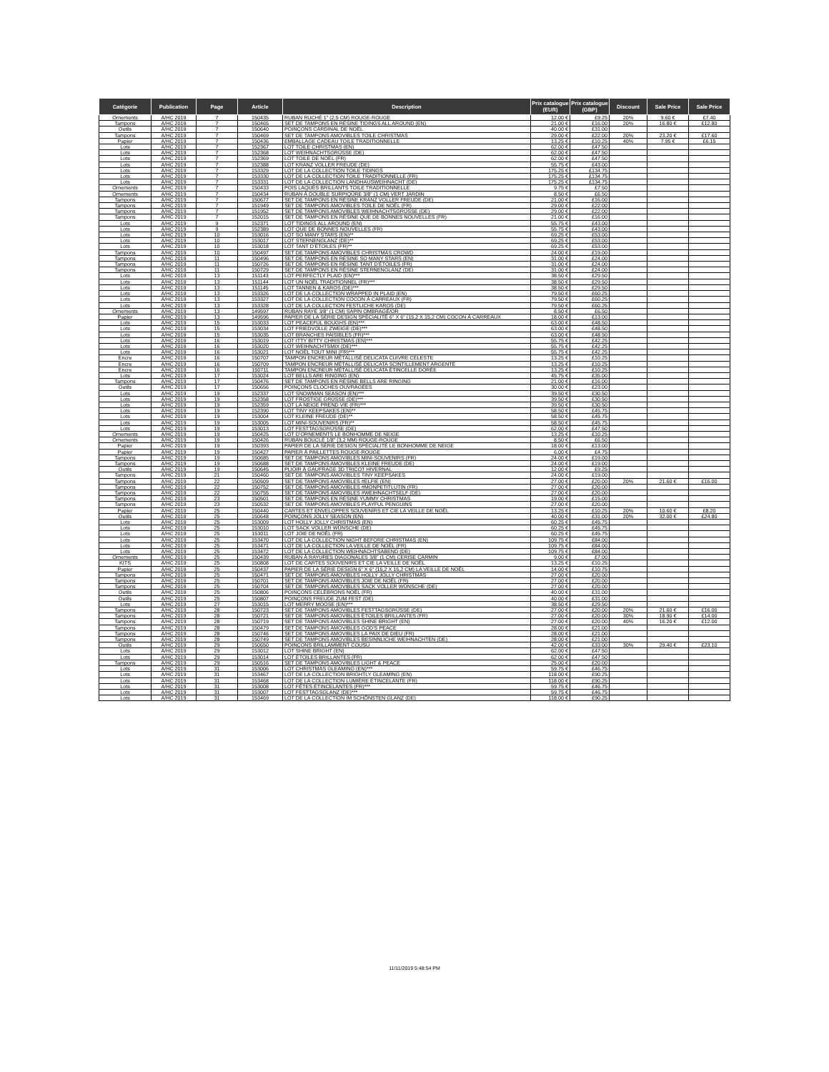| Catégorie | Publication | Page | Article | Description | Prix catalogue (EUR) | Prix catalogue (GBP) | Discount | Sale Price | Sale Price |
| --- | --- | --- | --- | --- | --- | --- | --- | --- | --- |
| Ornements | A/HC 2019 | 7 | 150435 | RUBAN RUCHÉ 1" (2,5 CM) ROUGE-ROUGE | 12.00 € | £9.25 | 20% | 9.60 € | £7.40 |
| Tampons | A/HC 2019 | 7 | 150465 | SET DE TAMPONS EN RÉSINE TIDINGS ALL AROUND (EN) | 21.00 € | £16.00 | 20% | 16.80 € | £12.80 |
| Outils | A/HC 2019 | 7 | 150640 | POINÇONS CARDINAL DE NOËL | 40.00 € | £31.00 | | | |
| Tampons | A/HC 2019 | 7 | 150469 | SET DE TAMPONS AMOVIBLES TOILE CHRISTMAS | 29.00 € | £22.00 | 20% | 23.20 € | £17.60 |
| Papier | A/HC 2019 | 7 | 150436 | EMBALLAGE CADEAU TOILE TRADITIONNELLE | 13.25 € | £10.25 | 40% | 7.95 € | £6.15 |
| Lots | A/HC 2019 | 7 | 152367 | LOT TOILE CHRISTMAS (EN) | 62.00 € | £47.50 | | | |
| Lots | A/HC 2019 | 7 | 152368 | LOT WEIHNACHTSGRÜSSE (DE) | 62.00 € | £47.50 | | | |
| Lots | A/HC 2019 | 7 | 152369 | LOT TOILE DE NOËL (FR) | 62.00 € | £47.50 | | | |
| Lots | A/HC 2019 | 7 | 152388 | LOT KRANZ VOLLER FREUDE (DE) | 55.75 € | £43.00 | | | |
| Lots | A/HC 2019 | 7 | 153329 | LOT DE LA COLLECTION TOILE TIDINGS | 175.25 € | £134.75 | | | |
| Lots | A/HC 2019 | 7 | 153330 | LOT DE LA COLLECTION TOILE TRADITIONNELLE (FR) | 175.25 € | £134.75 | | | |
| Lots | A/HC 2019 | 7 | 153331 | LOT DE LA COLLECTION LANDHAUSWEIHNACHT (DE) | 175.25 € | £134.75 | | | |
| Ornements | A/HC 2019 | 7 | 150433 | POIS LAQUÉS BRILLANTS TOILE TRADITIONNELLE | 9.75 € | £7.50 | | | |
| Ornements | A/HC 2019 | 7 | 150434 | RUBAN À DOUBLE SURPIQÛRE 3/8" (1 CM) VERT JARDIN | 8.50 € | £6.50 | | | |
| Tampons | A/HC 2019 | 7 | 150677 | SET DE TAMPONS EN RÉSINE KRANZ VOLLER FREUDE (DE) | 21.00 € | £16.00 | | | |
| Tampons | A/HC 2019 | 7 | 151949 | SET DE TAMPONS AMOVIBLES TOILE DE NOËL (FR) | 29.00 € | £22.00 | | | |
| Tampons | A/HC 2019 | 7 | 151952 | SET DE TAMPONS AMOVIBLES WEIHNACHTSGRÜSSE (DE) | 29.00 € | £22.00 | | | |
| Tampons | A/HC 2019 | 7 | 152015 | SET DE TAMPONS EN RÉSINE QUE DE BONNES NOUVELLES (FR) | 21.00 € | £16.00 | | | |
| Lots | A/HC 2019 | 9 | 152371 | LOT TIDINGS ALL AROUND (EN) | 55.75 € | £43.00 | | | |
| Lots | A/HC 2019 | 9 | 152389 | LOT QUE DE BONNES NOUVELLES (FR) | 55.75 € | £43.00 | | | |
| Lots | A/HC 2019 | 10 | 153016 | LOT SO MANY STARS (EN)** | 69.25 € | £53.00 | | | |
| Lots | A/HC 2019 | 10 | 153017 | LOT STERNENGLANZ (DE)** | 69.25 € | £53.00 | | | |
| Lots | A/HC 2019 | 10 | 153018 | LOT TANT D'ÉTOILES (FR)** | 69.25 € | £53.00 | | | |
| Tampons | A/HC 2019 | 10 | 150497 | SET DE TAMPONS AMOVIBLES CHRISTMAS CROWD | 24.00 € | £19.00 | | | |
| Tampons | A/HC 2019 | 11 | 150496 | SET DE TAMPONS EN RÉSINE SO MANY STARS (EN) | 31.00 € | £24.00 | | | |
| Tampons | A/HC 2019 | 11 | 150726 | SET DE TAMPONS EN RÉSINE TANT D'ÉTOILES (FR) | 31.00 € | £24.00 | | | |
| Tampons | A/HC 2019 | 11 | 150729 | SET DE TAMPONS EN RÉSINE STERNENGLANZ (DE) | 31.00 € | £24.00 | | | |
| Lots | A/HC 2019 | 13 | 151143 | LOT PERFECTLY PLAID (EN)*** | 38.50 € | £29.50 | | | |
| Lots | A/HC 2019 | 13 | 151144 | LOT UN NOËL TRADITIONNEL (FR)*** | 38.50 € | £29.50 | | | |
| Lots | A/HC 2019 | 13 | 151145 | LOT TANNEN & KAROS (DE)*** | 38.50 € | £29.50 | | | |
| Lots | A/HC 2019 | 13 | 153326 | LOT DE LA COLLECTION WRAPPED IN PLAID (EN) | 79.50 € | £60.25 | | | |
| Lots | A/HC 2019 | 13 | 153327 | LOT DE LA COLLECTION COCON À CARREAUX (FR) | 79.50 € | £60.25 | | | |
| Lots | A/HC 2019 | 13 | 153328 | LOT DE LA COLLECTION FESTLICHE KAROS (DE) | 79.50 € | £60.25 | | | |
| Ornements | A/HC 2019 | 13 | 149597 | RUBAN RAYÉ 3/8" (1 CM) SAPIN OMBRAGÉ/OR | 8.50 € | £6.50 | | | |
| Papier | A/HC 2019 | 13 | 149596 | PAPIER DE LA SÉRIE DESIGN SPÉCIALITÉ 6" X 6" (15,2 X 15,2 CM) COCON À CARREAUX | 18.00 € | £13.00 | | | |
| Lots | A/HC 2019 | 15 | 153033 | LOT PEACEFUL BOUGHS (EN)*** | 63.00 € | £48.50 | | | |
| Lots | A/HC 2019 | 15 | 153034 | LOT FRIEDVOLLE ZWEIGE (DE)*** | 63.00 € | £48.50 | | | |
| Lots | A/HC 2019 | 15 | 153035 | LOT BRANCHES PAISIBLES (FR)*** | 63.00 € | £48.50 | | | |
| Lots | A/HC 2019 | 16 | 153019 | LOT ITTY BITTY CHRISTMAS (EN)*** | 55.75 € | £42.25 | | | |
| Lots | A/HC 2019 | 16 | 153020 | LOT WEIHNACHTSMIX (DE)*** | 55.75 € | £42.25 | | | |
| Lots | A/HC 2019 | 16 | 153021 | LOT NOËL TOUT MINI (FR)*** | 55.75 € | £42.25 | | | |
| Encre | A/HC 2019 | 16 | 150707 | TAMPON ENCREUR MÉTALLISÉ DELICATA CUIVRE CÉLESTE | 13.25 € | £10.25 | | | |
| Encre | A/HC 2019 | 16 | 150709 | TAMPON ENCREUR MÉTALLISÉ DELICATA SCINTILLEMENT ARGENTÉ | 13.25 € | £10.25 | | | |
| Encre | A/HC 2019 | 16 | 150711 | TAMPON ENCREUR MÉTALLISÉ DELICATA ÉTINCELLE DORÉE | 13.25 € | £10.25 | | | |
| Lots | A/HC 2019 | 17 | 153024 | LOT BELLS ARE RINGING (EN) | 45.75 € | £35.00 | | | |
| Tampons | A/HC 2019 | 17 | 150476 | SET DE TAMPONS EN RÉSINE BELLS ARE RINGING | 21.00 € | £16.00 | | | |
| Outils | A/HC 2019 | 17 | 150656 | POINÇONS CLOCHES OUVRAGÉES | 30.00 € | £23.00 | | | |
| Lots | A/HC 2019 | 19 | 152337 | LOT SNOWMAN SEASON (EN)*** | 39.50 € | £30.50 | | | |
| Lots | A/HC 2019 | 19 | 152358 | LOT FROSTIGE GRÜSSE (DE)*** | 39.50 € | £30.50 | | | |
| Lots | A/HC 2019 | 19 | 152359 | LOT LA NEIGE PREND VIE (FR)*** | 39.50 € | £30.50 | | | |
| Lots | A/HC 2019 | 19 | 152390 | LOT TINY KEEPSAKES (EN)** | 58.50 € | £45.75 | | | |
| Lots | A/HC 2019 | 19 | 153004 | LOT KLEINE FREUDE (DE)** | 58.50 € | £45.75 | | | |
| Lots | A/HC 2019 | 19 | 153005 | LOT MINI-SOUVENIRS (FR)** | 58.50 € | £45.75 | | | |
| Lots | A/HC 2019 | 19 | 153013 | LOT FESTTAGSGRÜSSE (DE) | 62.00 € | £47.50 | | | |
| Ornements | A/HC 2019 | 19 | 150425 | LOT D'ORNEMENTS LE BONHOMME DE NEIGE | 13.25 € | £10.25 | | | |
| Ornements | A/HC 2019 | 19 | 150426 | RUBAN BOUCLÉ 1/8" (3,2 MM) ROUGE-ROUGE | 8.50 € | £6.50 | | | |
| Papier | A/HC 2019 | 19 | 150393 | PAPIER DE LA SÉRIE DESIGN SPÉCIALITÉ LE BONHOMME DE NEIGE | 18.00 € | £13.00 | | | |
| Papier | A/HC 2019 | 19 | 150427 | PAPIER À PAILLETTES ROUGE-ROUGE | 6.00 € | £4.75 | | | |
| Tampons | A/HC 2019 | 19 | 150685 | SET DE TAMPONS AMOVIBLES MINI-SOUVENIRS (FR) | 24.00 € | £19.00 | | | |
| Tampons | A/HC 2019 | 19 | 150688 | SET DE TAMPONS AMOVIBLES KLEINE FREUDE (DE) | 24.00 € | £19.00 | | | |
| Outils | A/HC 2019 | 19 | 150645 | PLIOIR À GAUFRAGE 3D TRICOT HIVERNAL | 12.00 € | £9.25 | | | |
| Tampons | A/HC 2019 | 21 | 150460 | SET DE TAMPONS AMOVIBLES TINY KEEPSAKES | 24.00 € | £19.00 | | | |
| Tampons | A/HC 2019 | 22 | 150509 | SET DE TAMPONS AMOVIBLES #ELFIE (EN) | 27.00 € | £20.00 | 20% | 21.60 € | £16.00 |
| Tampons | A/HC 2019 | 22 | 150752 | SET DE TAMPONS AMOVIBLES #MONPETITLUTIN (FR) | 27.00 € | £20.00 | | | |
| Tampons | A/HC 2019 | 22 | 150755 | SET DE TAMPONS AMOVIBLES #WEIHNACHTSELF (DE) | 27.00 € | £20.00 | | | |
| Tampons | A/HC 2019 | 23 | 150501 | SET DE TAMPONS EN RÉSINE YUMMY CHRISTMAS | 19.00 € | £15.00 | | | |
| Tampons | A/HC 2019 | 23 | 150532 | SET DE TAMPONS AMOVIBLES PLAYFUL PENGUINS | 27.00 € | £20.00 | | | |
| Papier | A/HC 2019 | 25 | 150440 | CARTES ET ENVELOPPES SOUVENIRS ET CIE LA VEILLE DE NOËL | 13.25 € | £10.25 | 20% | 10.60 € | £8.20 |
| Outils | A/HC 2019 | 25 | 150648 | POINÇONS JOLLY SEASON (EN) | 40.00 € | £31.00 | 20% | 32.00 € | £24.80 |
| Lots | A/HC 2019 | 25 | 153009 | LOT HOLLY JOLLY CHRISTMAS (EN) | 60.25 € | £45.75 | | | |
| Lots | A/HC 2019 | 25 | 153010 | LOT SACK VOLLER WÜNSCHE (DE) | 60.25 € | £45.75 | | | |
| Lots | A/HC 2019 | 25 | 153011 | LOT JOIE DE NOËL (FR) | 60.25 € | £45.75 | | | |
| Lots | A/HC 2019 | 25 | 153470 | LOT DE LA COLLECTION NIGHT BEFORE CHRISTMAS (EN) | 109.75 € | £84.00 | | | |
| Lots | A/HC 2019 | 25 | 153471 | LOT DE LA COLLECTION LA VEILLE DE NOËL (FR) | 109.75 € | £84.00 | | | |
| Lots | A/HC 2019 | 25 | 153472 | LOT DE LA COLLECTION WEIHNACHTSABEND (DE) | 109.75 € | £84.00 | | | |
| Ornements | A/HC 2019 | 25 | 150439 | RUBAN À RAYURES DIAGONALES 3/8" (1 CM) CERISE CARMIN | 9.00 € | £7.00 | | | |
| KITS | A/HC 2019 | 25 | 150808 | LOT DE CARTES SOUVENIRS ET CIE LA VEILLE DE NOËL | 13.25 € | £10.25 | | | |
| Papier | A/HC 2019 | 25 | 150437 | PAPIER DE LA SÉRIE DESIGN 6" X 6" (15,2 X 15,2 CM) LA VEILLE DE NOËL | 14.00 € | £10.75 | | | |
| Tampons | A/HC 2019 | 25 | 150471 | SET DE TAMPONS AMOVIBLES HOLLY JOLLY CHRISTMAS | 27.00 € | £20.00 | | | |
| Tampons | A/HC 2019 | 25 | 150701 | SET DE TAMPONS AMOVIBLES JOIE DE NOËL (FR) | 27.00 € | £20.00 | | | |
| Tampons | A/HC 2019 | 25 | 150704 | SET DE TAMPONS AMOVIBLES SACK VOLLER WÜNSCHE (DE) | 27.00 € | £20.00 | | | |
| Outils | A/HC 2019 | 25 | 150806 | POINÇONS CÉLÉBRONS NOËL (FR) | 40.00 € | £31.00 | | | |
| Outils | A/HC 2019 | 25 | 150807 | POINÇONS FREUDE ZUM FEST (DE) | 40.00 € | £31.00 | | | |
| Lots | A/HC 2019 | 27 | 153015 | LOT MERRY MOOSE (EN)*** | 38.50 € | £29.50 | | | |
| Tampons | A/HC 2019 | 28 | 150723 | SET DE TAMPONS AMOVIBLES FESTTAGSGRÜSSE (DE) | 27.00 € | £20.00 | 20% | 21.60 € | £16.00 |
| Tampons | A/HC 2019 | 28 | 150721 | SET DE TAMPONS AMOVIBLES ÉTOILES BRILLANTES (FR) | 27.00 € | £20.00 | 30% | 18.90 € | £14.00 |
| Tampons | A/HC 2019 | 28 | 150719 | SET DE TAMPONS AMOVIBLES SHINE BRIGHT (EN) | 27.00 € | £20.00 | 40% | 16.20 € | £12.00 |
| Tampons | A/HC 2019 | 28 | 150479 | SET DE TAMPONS AMOVIBLES GOD'S PEACE | 28.00 € | £21.00 | | | |
| Tampons | A/HC 2019 | 28 | 150746 | SET DE TAMPONS AMOVIBLES LA PAIX DE DIEU (FR) | 28.00 € | £21.00 | | | |
| Tampons | A/HC 2019 | 28 | 150749 | SET DE TAMPONS AMOVIBLES BESINNLICHE WEIHNACHTEN (DE) | 28.00 € | £21.00 | | | |
| Outils | A/HC 2019 | 29 | 150650 | POINÇONS BRILLAMMENT COUSU | 42.00 € | £33.00 | 30% | 29.40 € | £23.10 |
| Lots | A/HC 2019 | 29 | 153012 | LOT SHINE BRIGHT (EN) | 62.00 € | £47.50 | | | |
| Lots | A/HC 2019 | 29 | 153014 | LOT ÉTOILES BRILLANTES (FR) | 62.00 € | £47.50 | | | |
| Tampons | A/HC 2019 | 29 | 150516 | SET DE TAMPONS AMOVIBLES LIGHT & PEACE | 25.00 € | £20.00 | | | |
| Lots | A/HC 2019 | 31 | 153006 | LOT CHRISTMAS GLEAMING (EN)*** | 59.75 € | £46.75 | | | |
| Lots | A/HC 2019 | 31 | 153467 | LOT DE LA COLLECTION BRIGHTLY GLEAMING (EN) | 118.00 € | £90.25 | | | |
| Lots | A/HC 2019 | 31 | 153468 | LOT DE LA COLLECTION LUMIÈRE ÉTINCELANTE (FR) | 118.00 € | £90.25 | | | |
| Lots | A/HC 2019 | 31 | 153008 | LOT FÊTES ÉTINCELANTES (FR)*** | 59.75 € | £46.75 | | | |
| Lots | A/HC 2019 | 31 | 153007 | LOT FESTTAGSGLANZ (DE)*** | 59.75 € | £46.75 | | | |
| Lots | A/HC 2019 | 31 | 153469 | LOT DE LA COLLECTION IM SCHÖNSTEN GLANZ (DE) | 118.00 € | £90.25 | | | |
11/11/2019 5:48:54 PM